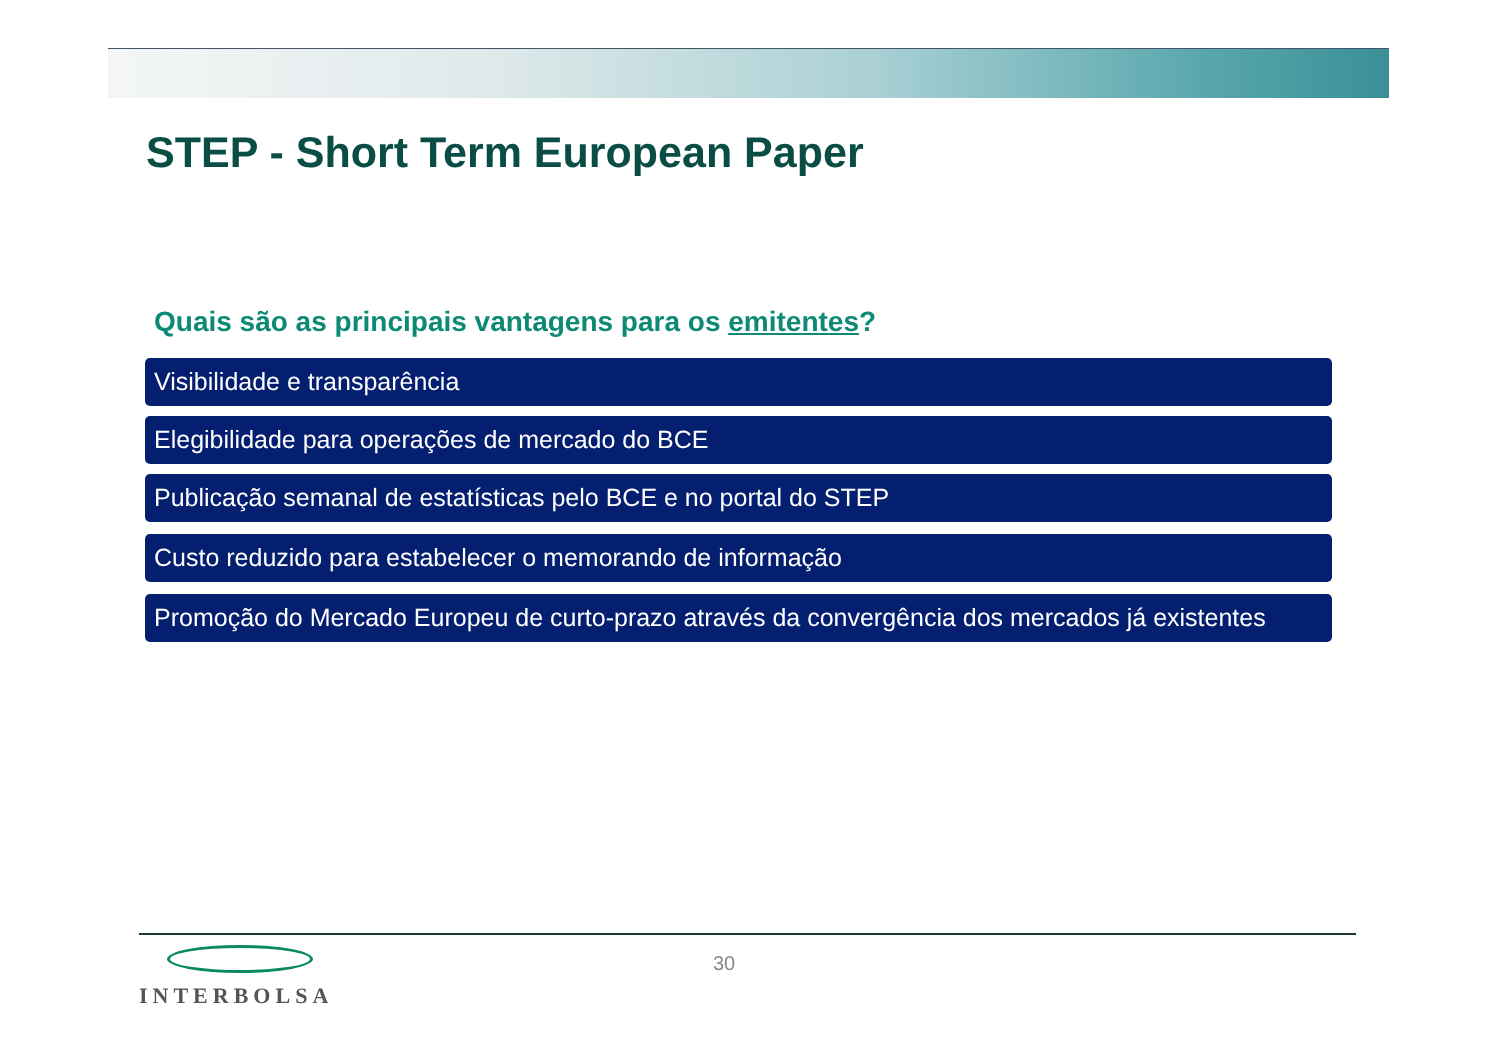STEP - Short Term European Paper
Quais são as principais vantagens para os emitentes?
Visibilidade e transparência
Elegibilidade para operações de mercado do BCE
Publicação semanal de estatísticas pelo BCE e no portal do STEP
Custo reduzido para estabelecer o memorando de informação
Promoção do Mercado Europeu de curto-prazo através da convergência dos mercados já existentes
INTERBOLSA 30